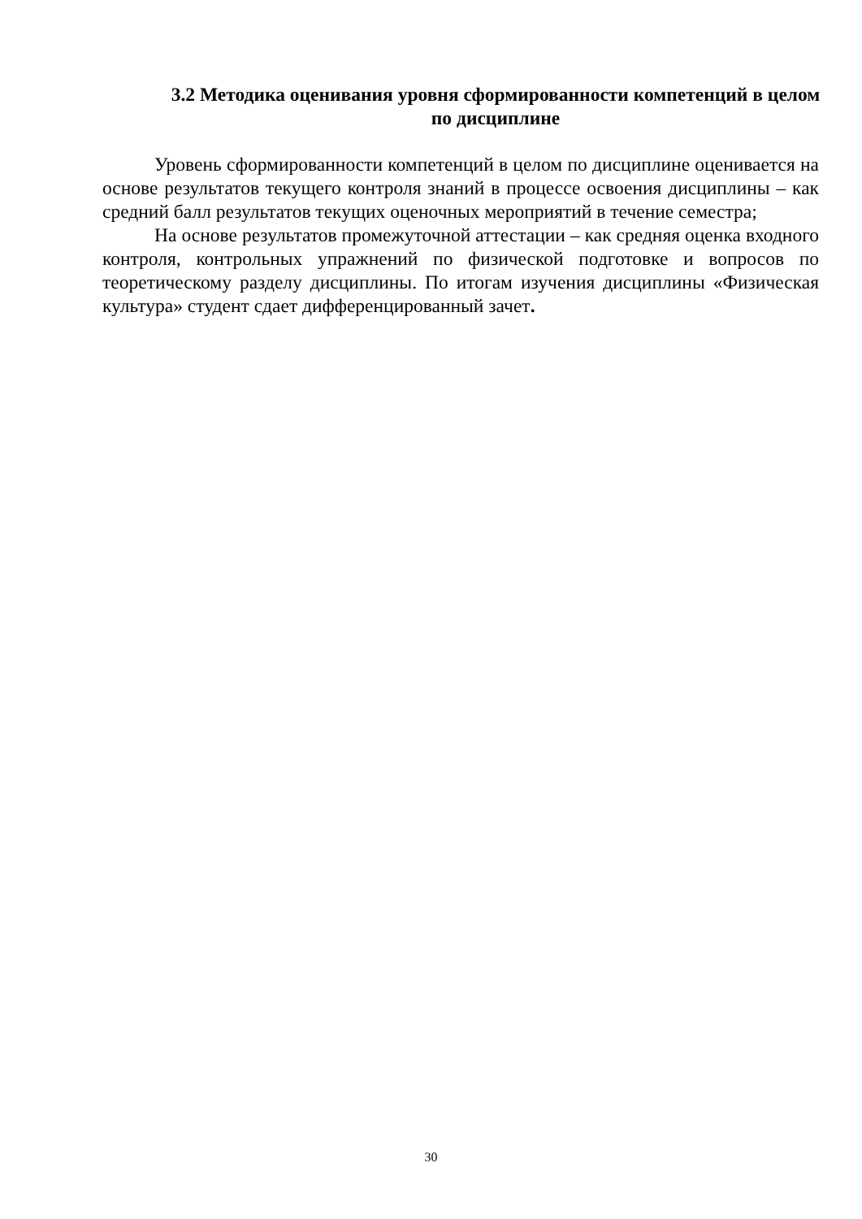3.2 Методика оценивания уровня сформированности компетенций в целом по дисциплине
Уровень сформированности компетенций в целом по дисциплине оценивается на основе результатов текущего контроля знаний в процессе освоения дисциплины – как средний балл результатов текущих оценочных мероприятий в течение семестра;
На основе результатов промежуточной аттестации – как средняя оценка входного контроля, контрольных упражнений по физической подготовке и вопросов по теоретическому разделу дисциплины. По итогам изучения дисциплины «Физическая культура» студент сдает дифференцированный зачет.
30